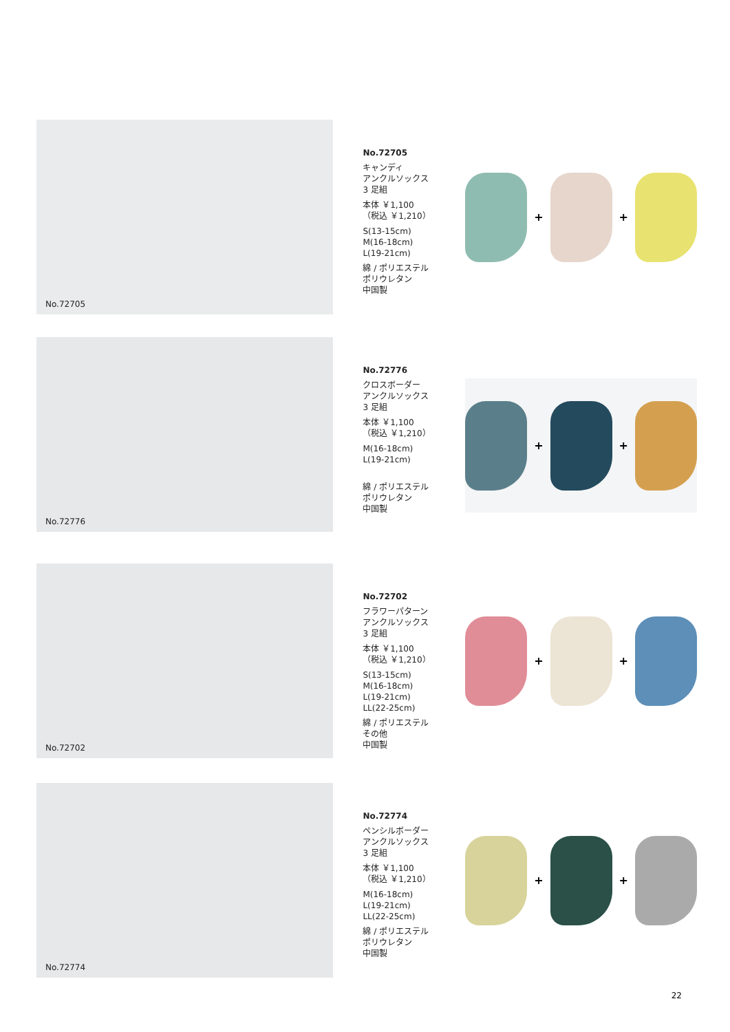No.72705
No.72705
キャンディ
アンクルソックス
3 足組
本体 ￥1,100
（税込 ￥1,210）
S(13-15cm)
M(16-18cm)
L(19-21cm)
綿 / ポリエステル
ポリウレタン
中国製
+
+
No.72776
No.72776
クロスボーダー
アンクルソックス
3 足組
本体 ￥1,100
（税込 ￥1,210）
M(16-18cm)
L(19-21cm)
綿 / ポリエステル
ポリウレタン
中国製
+
+
No.72702
No.72702
フラワーパターン
アンクルソックス
3 足組
本体 ￥1,100
（税込 ￥1,210）
S(13-15cm)
M(16-18cm)
L(19-21cm)
LL(22-25cm)
綿 / ポリエステル
その他
中国製
+
+
No.72774
No.72774
ペンシルボーダー
アンクルソックス
3 足組
本体 ￥1,100
（税込 ￥1,210）
M(16-18cm)
L(19-21cm)
LL(22-25cm)
綿 / ポリエステル
ポリウレタン
中国製
+
+
22